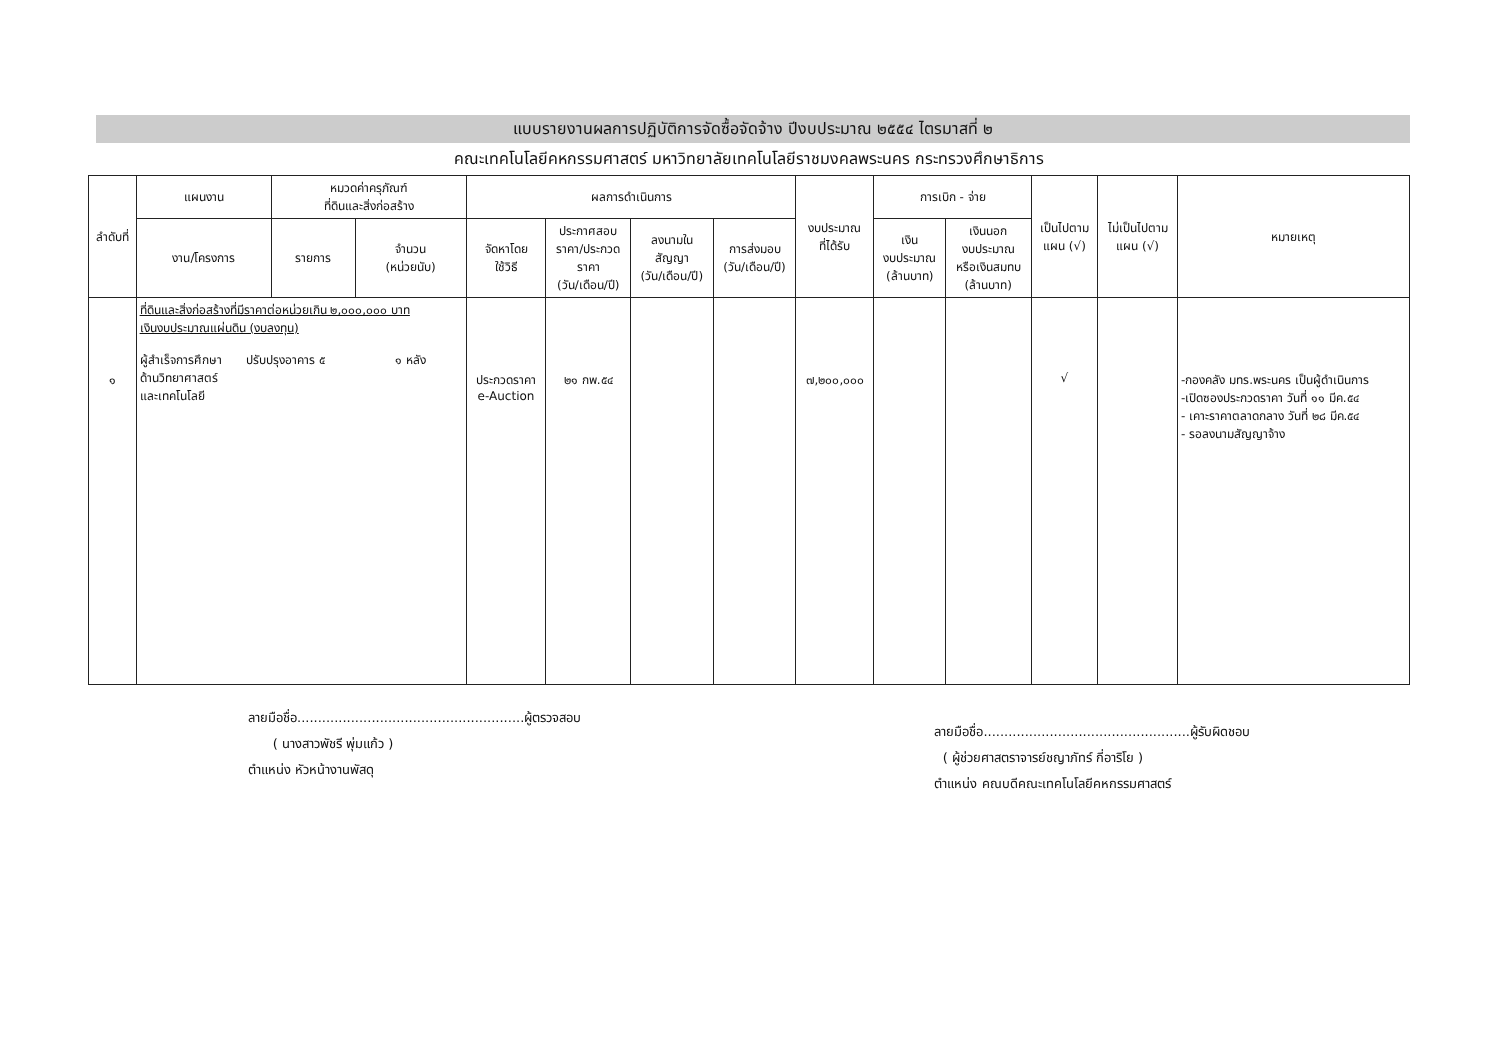แบบรายงานผลการปฏิบัติการจัดซื้อจัดจ้าง ปีงบประมาณ ๒๕๕๔ ไตรมาสที่ ๒
คณะเทคโนโลยีคหกรรมศาสตร์ มหาวิทยาลัยเทคโนโลยีราชมงคลพระนคร กระทรวงศึกษาธิการ
| ลำดับที่ | แผนงาน | หมวดค่าครุภัณฑ์ ที่ดินและสิ่งก่อสร้าง | | ผลการดำเนินการ | | | | งบประมาณ ที่ได้รับ | การเบิก - จ่าย | | เป็นไปตาม แผน (√) | ไม่เป็นไปตาม แผน (√) | หมายเหตุ |
| --- | --- | --- | --- | --- | --- | --- | --- | --- | --- | --- | --- | --- | --- |
| | งาน/โครงการ | รายการ | จำนวน (หน่วยนับ) | จัดหาโดย ใช้วิธี | ประกาศสอบ ราคา/ประกวด ราคา (วัน/เดือน/ปี) | ลงนามใน สัญญา (วัน/เดือน/ปี) | การส่งมอบ (วัน/เดือน/ปี) | | เงิน งบประมาณ (ล้านบาท) | เงินนอก งบประมาณ หรือเงินสมทบ (ล้านบาท) | | | |
| ๑ | ที่ดินและสิ่งก่อสร้างที่มีราคาต่อหน่วยเกิน ๒,๐๐๐,๐๐๐ บาท เงินงบประมาณแผ่นดิน (งบลงทุน) ผู้สำเร็จการศึกษา ด้านวิทยาศาสตร์ และเทคโนโลยี ปรับปรุงอาคาร ๕ ๑ หลัง | | | ประกวดราคา e-Auction | ๒๑ กพ.๕๔ | | | ๗,๒๐๐,๐๐๐ | | | √ | | -กองคลัง มทร.พระนคร เป็นผู้ดำเนินการ -เปิดซองประกวดราคา วันที่ ๑๑ มีค.๕๔ - เคาะราคาตลาดกลาง วันที่ ๒๘ มีค.๕๔ - รอลงนามสัญญาจ้าง |
ลายมือชื่อ.......................................................ผู้ตรวจสอบ
( นางสาวพัชรี พุ่มแก้ว )
ตำแหน่ง หัวหน้างานพัสดุ
ลายมือชื่อ..................................................ผู้รับผิดชอบ
( ผู้ช่วยศาสตราจารย์ชญาภัทร์ กี่อาริโย )
ตำแหน่ง คณบดีคณะเทคโนโลยีคหกรรมศาสตร์